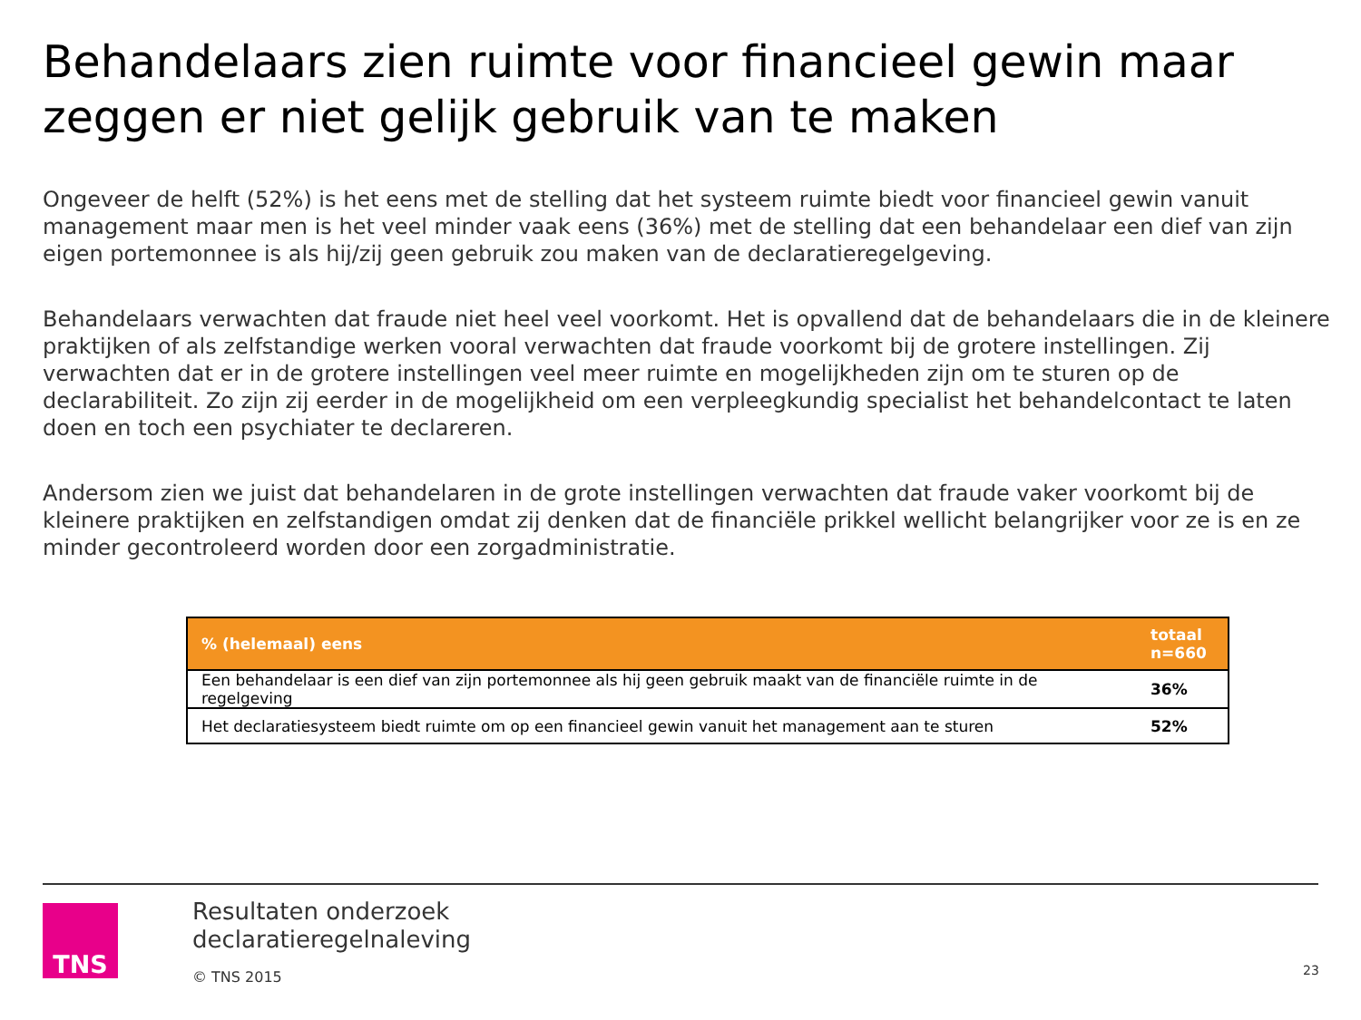Behandelaars zien ruimte voor financieel gewin maar zeggen er niet gelijk gebruik van te maken
Ongeveer de helft (52%) is het eens met de stelling dat het systeem ruimte biedt voor financieel gewin vanuit management maar men is het veel minder vaak eens (36%) met de stelling dat een behandelaar een dief van zijn eigen portemonnee is als hij/zij geen gebruik zou maken van de declaratieregelgeving.
Behandelaars verwachten dat fraude niet heel veel voorkomt. Het is opvallend dat de behandelaars die in de kleinere praktijken of als zelfstandige werken vooral verwachten dat fraude voorkomt bij de grotere instellingen. Zij verwachten dat er in de grotere instellingen veel meer ruimte en mogelijkheden zijn om te sturen op de declarabiliteit. Zo zijn zij eerder in de mogelijkheid om een verpleegkundig specialist het behandelcontact te laten doen en toch een psychiater te declareren.
Andersom zien we juist dat behandelaren in de grote instellingen verwachten dat fraude vaker voorkomt bij de kleinere praktijken en zelfstandigen omdat zij denken dat de financiële prikkel wellicht belangrijker voor ze is en ze minder gecontroleerd worden door een zorgadministratie.
| % (helemaal) eens | totaal n=660 |
| --- | --- |
| Een behandelaar is een dief van zijn portemonnee als hij geen gebruik maakt van de financiële ruimte in de regelgeving | 36% |
| Het declaratiesysteem biedt ruimte om op een financieel gewin vanuit het management aan te sturen | 52% |
TNS
Resultaten onderzoek
declaratieregelnaleving
© TNS 2015
23